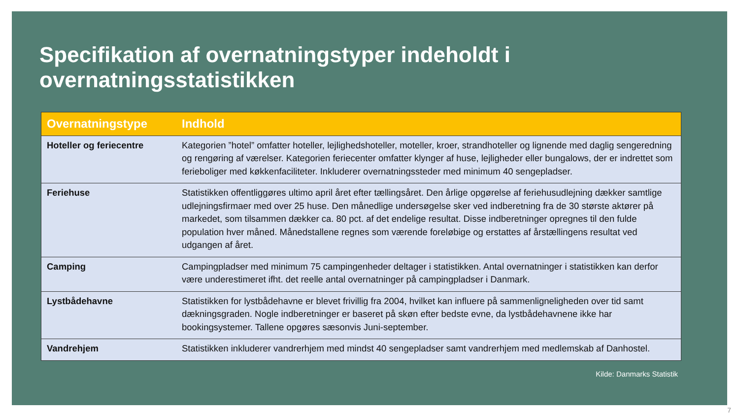Specifikation af overnatningstyper indeholdt i overnatningsstatistikken
| Overnatningstype | Indhold |
| --- | --- |
| Hoteller og feriecentre | Kategorien ”hotel” omfatter hoteller, lejlighedshoteller, moteller, kroer, strandhoteller og lignende med daglig sengeredning og rengøring af værelser. Kategorien feriecenter omfatter klynger af huse, lejligheder eller bungalows, der er indrettet som ferieboliger med køkkenfaciliteter. Inkluderer overnatningssteder med minimum 40 sengepladser. |
| Feriehuse | Statistikken offentliggøres ultimo april året efter tællingsåret. Den årlige opgørelse af feriehusudlejning dækker samtlige udlejningsfirmaer med over 25 huse. Den månedlige undersøgelse sker ved indberetning fra de 30 største aktører på markedet, som tilsammen dækker ca. 80 pct. af det endelige resultat. Disse indberetninger opregnes til den fulde population hver måned. Månedstallene regnes som værende foreløbige og erstattes af årstællingens resultat ved udgangen af året. |
| Camping | Campingpladser med minimum 75 campingenheder deltager i statistikken. Antal overnatninger i statistikken kan derfor være underestimeret ifht. det reelle antal overnatninger på campingpladser i Danmark. |
| Lystbådehavne | Statistikken for lystbådehavne er blevet frivillig fra 2004, hvilket kan influere på sammenligneligheden over tid samt dækningsgraden. Nogle indberetninger er baseret på skøn efter bedste evne, da lystbådehavnene ikke har bookingsystemer. Tallene opgøres sæsonvis Juni-september. |
| Vandrehjem | Statistikken inkluderer vandrerhjem med mindst 40 sengepladser samt vandrerhjem med medlemskab af Danhostel. |
Kilde: Danmarks Statistik
7